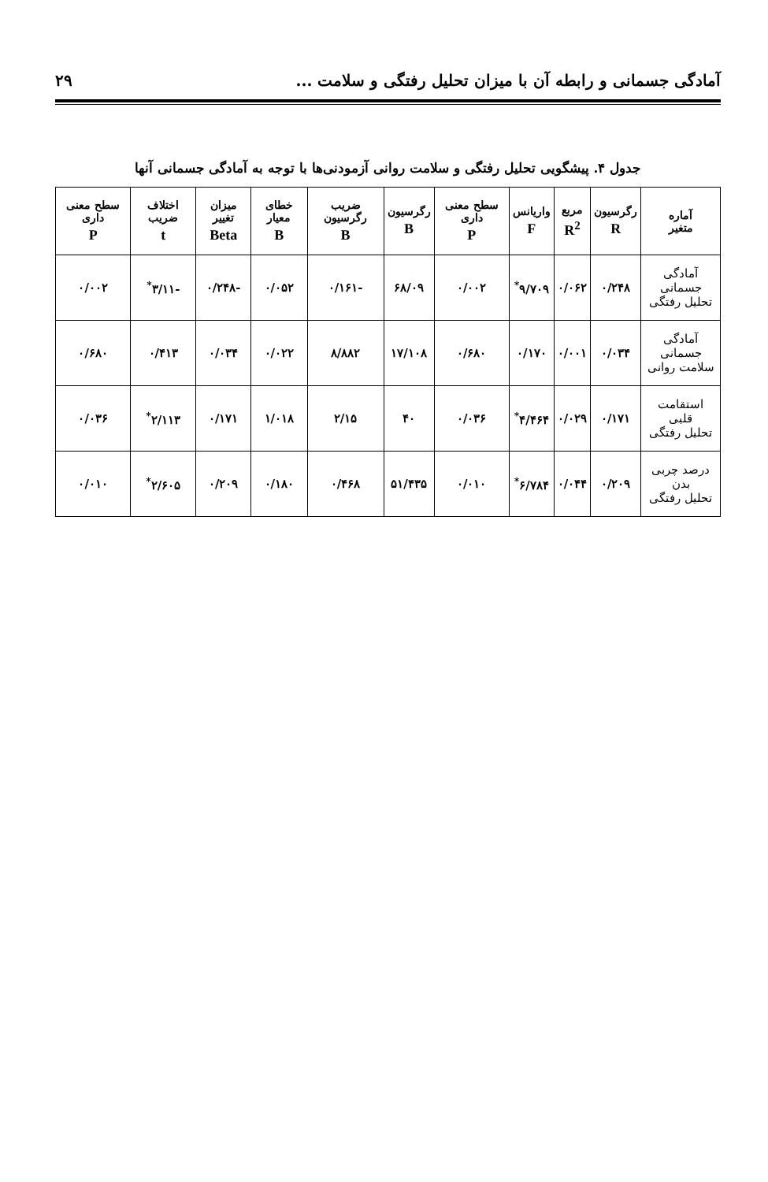آمادگی جسمانی و رابطه آن با میزان تحلیل رفتگی و سلامت ... ۲۹
جدول ۴. پیشگویی تحلیل رفتگی و سلامت روانی آزمودنی‌ها با توجه به آمادگی جسمانی آنها
| آماره متغیر | رگرسیون R | مربع R<sup>2</sup> | واریانس F | سطح معنی داری P | رگرسیون B | ضریب رگرسیون B | خطای معیار B | میزان تغییر Beta | اختلاف ضریب t | سطح معنی داری P |
| --- | --- | --- | --- | --- | --- | --- | --- | --- | --- | --- |
| آمادگی جسمانی تحلیل رفتگی | ۰/۲۴۸ | ۰/۰۶۲ | ۹/۷۰۹<sup>*</sup> | ۰/۰۰۲ | ۶۸/۰۹ | -۰/۱۶۱ | ۰/۰۵۲ | -۰/۲۴۸ | -۳/۱۱<sup>*</sup> | ۰/۰۰۲ |
| آمادگی جسمانی سلامت روانی | ۰/۰۳۴ | ۰/۰۰۱ | ۰/۱۷۰ | ۰/۶۸۰ | ۱۷/۱۰۸ | ۸/۸۸۲ | ۰/۰۲۲ | ۰/۰۳۴ | ۰/۴۱۳ | ۰/۶۸۰ |
| استقامت قلبی تحلیل رفتگی | ۰/۱۷۱ | ۰/۰۲۹ | ۴/۴۶۴<sup>*</sup> | ۰/۰۳۶ | ۴۰ | ۲/۱۵ | ۱/۰۱۸ | ۰/۱۷۱ | ۲/۱۱۳<sup>*</sup> | ۰/۰۳۶ |
| درصد چربی بدن تحلیل رفتگی | ۰/۲۰۹ | ۰/۰۴۴ | ۶/۷۸۴<sup>*</sup> | ۰/۰۱۰ | ۵۱/۴۳۵ | ۰/۴۶۸ | ۰/۱۸۰ | ۰/۲۰۹ | ۲/۶۰۵<sup>*</sup> | ۰/۰۱۰ |